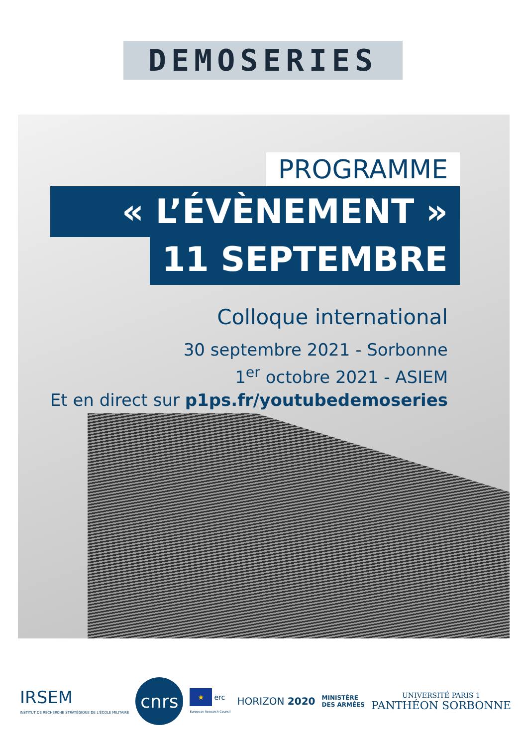DEMOSERIES
PROGRAMME
« L’ÉVÈNEMENT »
11 SEPTEMBRE
Colloque international
30 septembre 2021 - Sorbonne
1<sup>er</sup> octobre 2021 - ASIEM
Et en direct sur p1ps.fr/youtubedemoseries
IRSEM
INSTITUT DE RECHERCHE STRATÉGIQUE DE L'ÉCOLE MILITAIRE
cnrs
★ erc
European Research Council
HORIZON 2020
MINISTÈRE
DES ARMÉES
UNIVERSITÉ PARIS 1
PANTHÉON SORBONNE